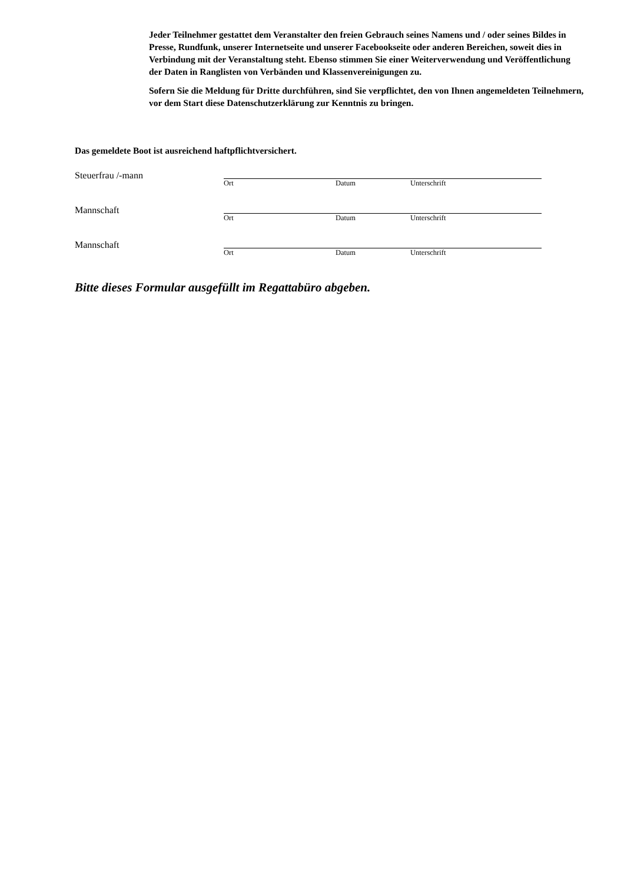Jeder Teilnehmer gestattet dem Veranstalter den freien Gebrauch seines Namens und / oder seines Bildes in Presse, Rundfunk, unserer Internetseite und unserer Facebookseite oder anderen Bereichen, soweit dies in Verbindung mit der Veranstaltung steht. Ebenso stimmen Sie einer Weiterverwendung und Veröffentlichung der Daten in Ranglisten von Verbänden und Klassenvereinigungen zu.
Sofern Sie die Meldung für Dritte durchführen, sind Sie verpflichtet, den von Ihnen angemeldeten Teilnehmern, vor dem Start diese Datenschutzerklärung zur Kenntnis zu bringen.
Das gemeldete Boot ist ausreichend haftpflichtversichert.
Steuerfrau /-mann
Ort Datum Unterschrift
Mannschaft
Ort Datum Unterschrift
Mannschaft
Ort Datum Unterschrift
Bitte dieses Formular ausgefüllt im Regattabüro abgeben.